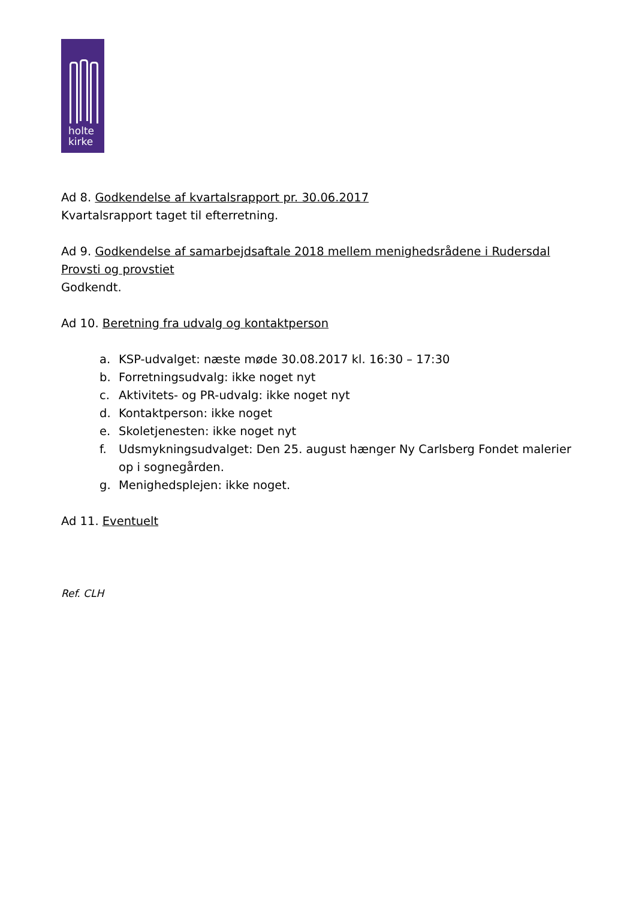holte
kirke
Ad 8. Godkendelse af kvartalsrapport pr. 30.06.2017
Kvartalsrapport taget til efterretning.
Ad 9. Godkendelse af samarbejdsaftale 2018 mellem menighedsrådene i Rudersdal Provsti og provstiet
Godkendt.
Ad 10. Beretning fra udvalg og kontaktperson
a. KSP-udvalget: næste møde 30.08.2017 kl. 16:30 – 17:30
b. Forretningsudvalg: ikke noget nyt
c. Aktivitets- og PR-udvalg: ikke noget nyt
d. Kontaktperson: ikke noget
e. Skoletjenesten: ikke noget nyt
f. Udsmykningsudvalget: Den 25. august hænger Ny Carlsberg Fondet malerier op i sognegården.
g. Menighedsplejen: ikke noget.
Ad 11. Eventuelt
Ref. CLH